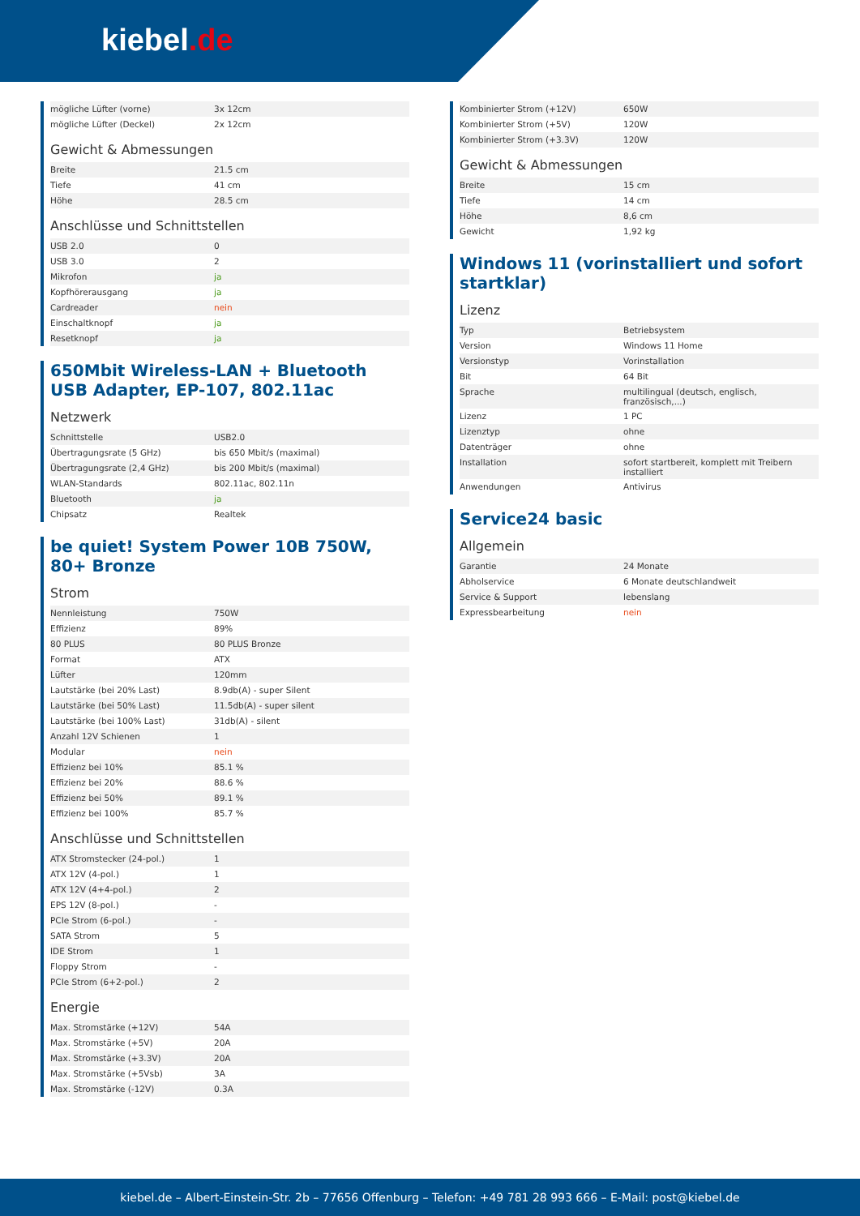kiebel.de
| mögliche Lüfter (vorne) | 3x 12cm |
| mögliche Lüfter (Deckel) | 2x 12cm |
Gewicht & Abmessungen
| Breite | 21.5 cm |
| Tiefe | 41 cm |
| Höhe | 28.5 cm |
Anschlüsse und Schnittstellen
| USB 2.0 | 0 |
| USB 3.0 | 2 |
| Mikrofon | ja |
| Kopfhörerausgang | ja |
| Cardreader | nein |
| Einschaltknopf | ja |
| Resetknopf | ja |
650Mbit Wireless-LAN + Bluetooth USB Adapter, EP-107, 802.11ac
Netzwerk
| Schnittstelle | USB2.0 |
| Übertragungsrate (5 GHz) | bis 650 Mbit/s (maximal) |
| Übertragungsrate (2,4 GHz) | bis 200 Mbit/s (maximal) |
| WLAN-Standards | 802.11ac, 802.11n |
| Bluetooth | ja |
| Chipsatz | Realtek |
be quiet! System Power 10B 750W, 80+ Bronze
Strom
| Nennleistung | 750W |
| Effizienz | 89% |
| 80 PLUS | 80 PLUS Bronze |
| Format | ATX |
| Lüfter | 120mm |
| Lautstärke (bei 20% Last) | 8.9db(A) - super Silent |
| Lautstärke (bei 50% Last) | 11.5db(A) - super silent |
| Lautstärke (bei 100% Last) | 31db(A) - silent |
| Anzahl 12V Schienen | 1 |
| Modular | nein |
| Effizienz bei 10% | 85.1 % |
| Effizienz bei 20% | 88.6 % |
| Effizienz bei 50% | 89.1 % |
| Effizienz bei 100% | 85.7 % |
Anschlüsse und Schnittstellen
| ATX Stromstecker (24-pol.) | 1 |
| ATX 12V (4-pol.) | 1 |
| ATX 12V (4+4-pol.) | 2 |
| EPS 12V (8-pol.) | - |
| PCIe Strom (6-pol.) | - |
| SATA Strom | 5 |
| IDE Strom | 1 |
| Floppy Strom | - |
| PCIe Strom (6+2-pol.) | 2 |
Energie
| Max. Stromstärke (+12V) | 54A |
| Max. Stromstärke (+5V) | 20A |
| Max. Stromstärke (+3.3V) | 20A |
| Max. Stromstärke (+5Vsb) | 3A |
| Max. Stromstärke (-12V) | 0.3A |
| Kombinierter Strom (+12V) | 650W |
| Kombinierter Strom (+5V) | 120W |
| Kombinierter Strom (+3.3V) | 120W |
Gewicht & Abmessungen
| Breite | 15 cm |
| Tiefe | 14 cm |
| Höhe | 8,6 cm |
| Gewicht | 1,92 kg |
Windows 11 (vorinstalliert und sofort startklar)
Lizenz
| Typ | Betriebsystem |
| Version | Windows 11 Home |
| Versionstyp | Vorinstallation |
| Bit | 64 Bit |
| Sprache | multilingual (deutsch, englisch, französisch,...) |
| Lizenz | 1 PC |
| Lizenztyp | ohne |
| Datenträger | ohne |
| Installation | sofort startbereit, komplett mit Treibern installiert |
| Anwendungen | Antivirus |
Service24 basic
Allgemein
| Garantie | 24 Monate |
| Abholservice | 6 Monate deutschlandweit |
| Service & Support | lebenslang |
| Expressbearbeitung | nein |
kiebel.de – Albert-Einstein-Str. 2b – 77656 Offenburg – Telefon: +49 781 28 993 666 – E-Mail: post@kiebel.de